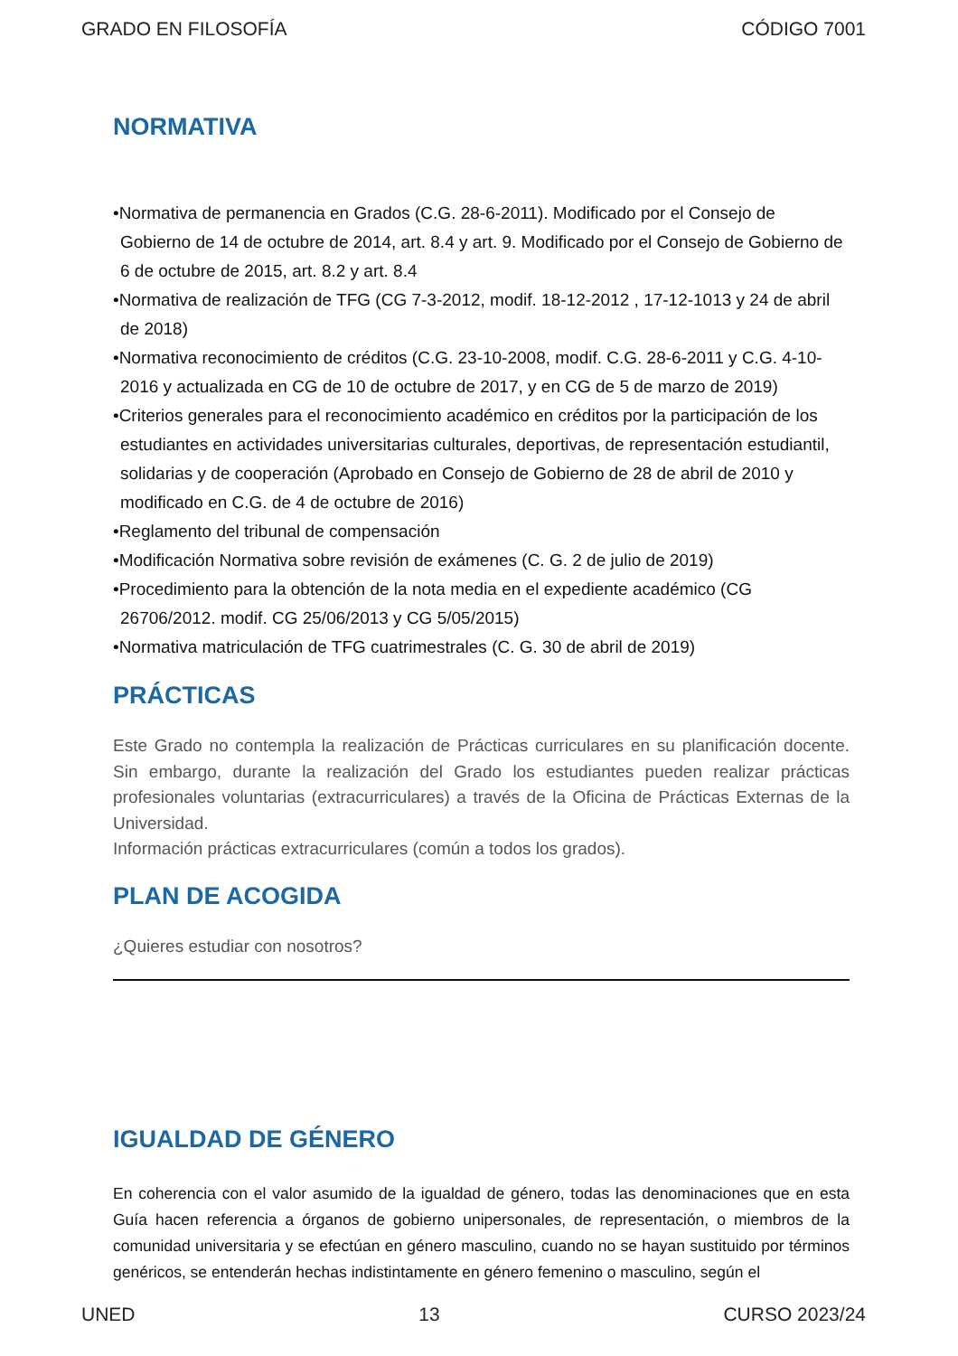GRADO EN FILOSOFÍA CÓDIGO 7001
NORMATIVA
•Normativa de permanencia en Grados (C.G. 28-6-2011). Modificado por el Consejo de Gobierno de 14 de octubre de 2014, art. 8.4 y art. 9. Modificado por el Consejo de Gobierno de 6 de octubre de 2015, art. 8.2 y art. 8.4
•Normativa de realización de TFG (CG 7-3-2012, modif. 18-12-2012 , 17-12-1013 y 24 de abril de 2018)
•Normativa reconocimiento de créditos (C.G. 23-10-2008, modif. C.G. 28-6-2011 y C.G. 4-10-2016 y actualizada en CG de 10 de octubre de 2017, y en CG de 5 de marzo de 2019)
•Criterios generales para el reconocimiento académico en créditos por la participación de los estudiantes en actividades universitarias culturales, deportivas, de representación estudiantil, solidarias y de cooperación (Aprobado en Consejo de Gobierno de 28 de abril de 2010 y modificado en C.G. de 4 de octubre de 2016)
•Reglamento del tribunal de compensación
•Modificación Normativa sobre revisión de exámenes (C. G. 2 de julio de 2019)
•Procedimiento para la obtención de la nota media en el expediente académico (CG 26706/2012. modif. CG 25/06/2013 y CG 5/05/2015)
•Normativa matriculación de TFG cuatrimestrales (C. G. 30 de abril de 2019)
PRÁCTICAS
Este Grado no contempla la realización de Prácticas curriculares en su planificación docente. Sin embargo, durante la realización del Grado los estudiantes pueden realizar prácticas profesionales voluntarias (extracurriculares) a través de la Oficina de Prácticas Externas de la Universidad.
Información prácticas extracurriculares (común a todos los grados).
PLAN DE ACOGIDA
¿Quieres estudiar con nosotros?
IGUALDAD DE GÉNERO
En coherencia con el valor asumido de la igualdad de género, todas las denominaciones que en esta Guía hacen referencia a órganos de gobierno unipersonales, de representación, o miembros de la comunidad universitaria y se efectúan en género masculino, cuando no se hayan sustituido por términos genéricos, se entenderán hechas indistintamente en género femenino o masculino, según el
UNED 13 CURSO 2023/24